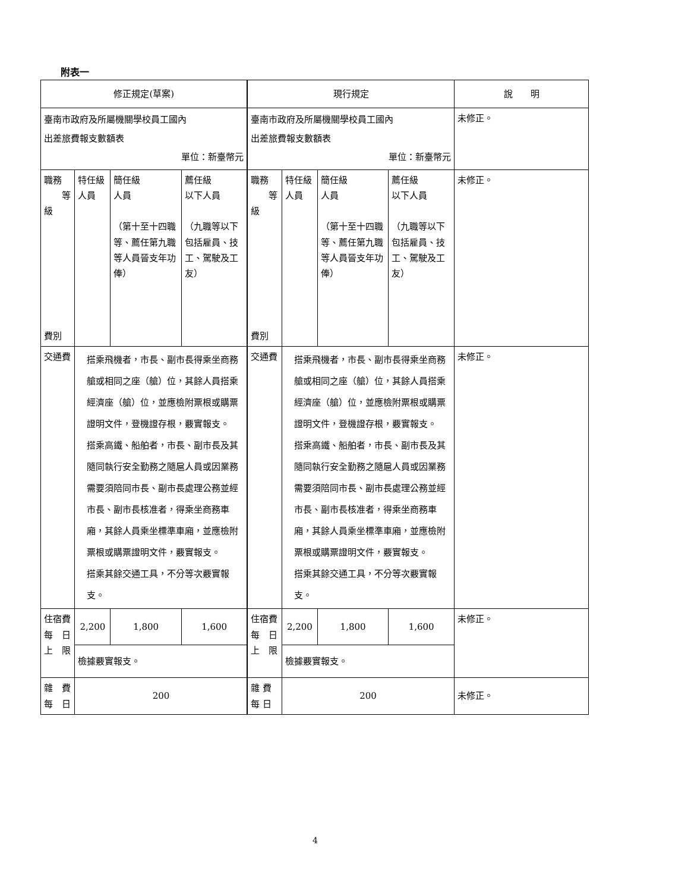附表一
| 修正規定(草案) | | | | 現行規定 | | | | 說 明 |
| 臺南市政府及所屬機關學校員工國內 出差旅費報支數額表 單位：新臺幣元 | | | | 臺南市政府及所屬機關學校員工國內 出差旅費報支數額表 單位：新臺幣元 | | | | 未修正。 |
| 職務 等級 費別 | 特任級 人員 | 簡任級 人員 （第十至十四職等、薦任第九職等人員晉支年功俸） | 薦任級 以下人員 （九職等以下包括雇員、技工、駕駛及工友） | 職務 等級 費別 | 特任級 人員 | 簡任級 人員 （第十至十四職等、薦任第九職等人員晉支年功俸） | 薦任級 以下人員 （九職等以下包括雇員、技工、駕駛及工友） | 未修正。 |
| 交通費 | 搭乘飛機者，市長、副市長得乘坐商務艙或相同之座（艙）位，其餘人員搭乘經濟座（艙）位，並應檢附票根或購票證明文件，登機證存根，覈實報支。 搭乘高鐵、船舶者，市長、副市長及其隨同執行安全勤務之隨扈人員或因業務需要須陪同市長、副市長處理公務並經市長、副市長核准者，得乘坐商務車廂，其餘人員乘坐標準車廂，並應檢附票根或購票證明文件，覈實報支。 搭乘其餘交通工具，不分等次覈實報支。 | | | 交通費 | 搭乘飛機者，市長、副市長得乘坐商務艙或相同之座（艙）位，其餘人員搭乘經濟座（艙）位，並應檢附票根或購票證明文件，登機證存根，覈實報支。 搭乘高鐵、船舶者，市長、副市長及其隨同執行安全勤務之隨扈人員或因業務需要須陪同市長、副市長處理公務並經市長、副市長核准者，得乘坐商務車廂，其餘人員乘坐標準車廂，並應檢附票根或購票證明文件，覈實報支。 搭乘其餘交通工具，不分等次覈實報支。 | | | 未修正。 |
| 住宿費 每 日 上 限 | 2,200 | 1,800 | 1,600 | 住宿費 每 日 上 限 | 2,200 | 1,800 | 1,600 | 未修正。 |
| | 檢據覈實報支。 | | | | 檢據覈實報支。 | | | |
| 雜 費 每 日 | 200 | | | 雜 費 每 日 | 200 | | | 未修正。 |
4